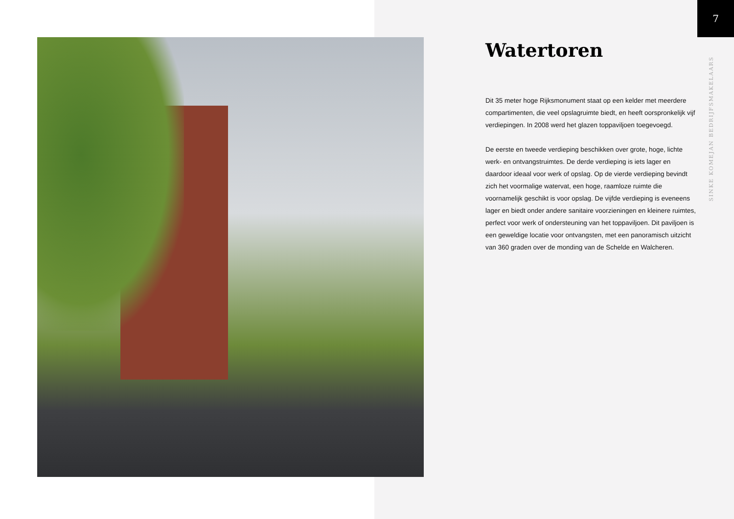7
SINKE KOMEJAN BEDRIJFSMAKELAARS
Watertoren
Dit 35 meter hoge Rijksmonument staat op een kelder met meerdere compartimenten, die veel opslagruimte biedt, en heeft oorspronkelijk vijf verdiepingen. In 2008 werd het glazen toppaviljoen toegevoegd.
De eerste en tweede verdieping beschikken over grote, hoge, lichte werk- en ontvangstruimtes. De derde verdieping is iets lager en daardoor ideaal voor werk of opslag. Op de vierde verdieping bevindt zich het voormalige watervat, een hoge, raamloze ruimte die voornamelijk geschikt is voor opslag. De vijfde verdieping is eveneens lager en biedt onder andere sanitaire voorzieningen en kleinere ruimtes, perfect voor werk of ondersteuning van het toppaviljoen. Dit paviljoen is een geweldige locatie voor ontvangsten, met een panoramisch uitzicht van 360 graden over de monding van de Schelde en Walcheren.